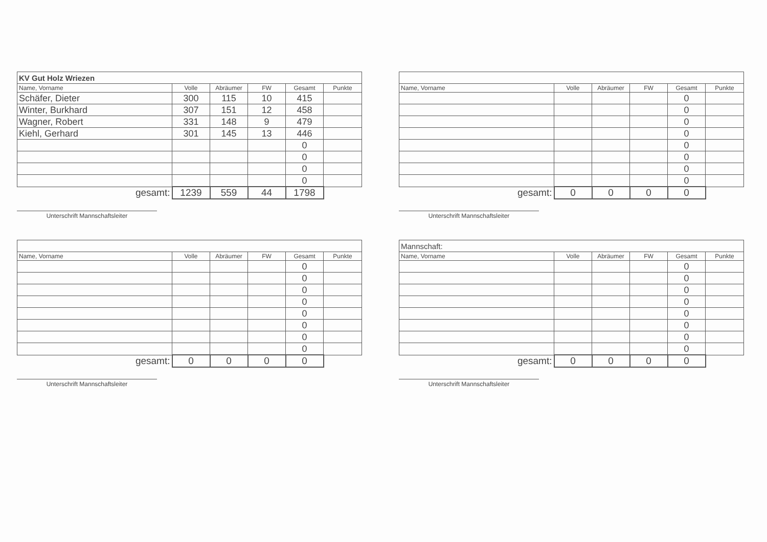| KV Gut Holz Wriezen | | | | | |
| Name, Vorname | Volle | Abräumer | FW | Gesamt | Punkte |
| Schäfer, Dieter | 300 | 115 | 10 | 415 | |
| Winter, Burkhard | 307 | 151 | 12 | 458 | |
| Wagner, Robert | 331 | 148 | 9 | 479 | |
| Kiehl, Gerhard | 301 | 145 | 13 | 446 | |
| | | | | 0 | |
| | | | | 0 | |
| | | | | 0 | |
| | | | | 0 | |
| gesamt: | 1239 | 559 | 44 | 1798 | |
Unterschrift Mannschaftsleiter
| Name, Vorname | Volle | Abräumer | FW | Gesamt | Punkte |
| --- | --- | --- | --- | --- | --- |
| | | | | 0 | |
| | | | | 0 | |
| | | | | 0 | |
| | | | | 0 | |
| | | | | 0 | |
| | | | | 0 | |
| | | | | 0 | |
| | | | | 0 | |
| gesamt: | 0 | 0 | 0 | 0 | |
Unterschrift Mannschaftsleiter
| Name, Vorname | Volle | Abräumer | FW | Gesamt | Punkte |
| --- | --- | --- | --- | --- | --- |
| | | | | 0 | |
| | | | | 0 | |
| | | | | 0 | |
| | | | | 0 | |
| | | | | 0 | |
| | | | | 0 | |
| | | | | 0 | |
| | | | | 0 | |
| gesamt: | 0 | 0 | 0 | 0 | |
Unterschrift Mannschaftsleiter
| Mannschaft: | | | | | |
| Name, Vorname | Volle | Abräumer | FW | Gesamt | Punkte |
| | | | | 0 | |
| | | | | 0 | |
| | | | | 0 | |
| | | | | 0 | |
| | | | | 0 | |
| | | | | 0 | |
| | | | | 0 | |
| | | | | 0 | |
| gesamt: | 0 | 0 | 0 | 0 | |
Unterschrift Mannschaftsleiter